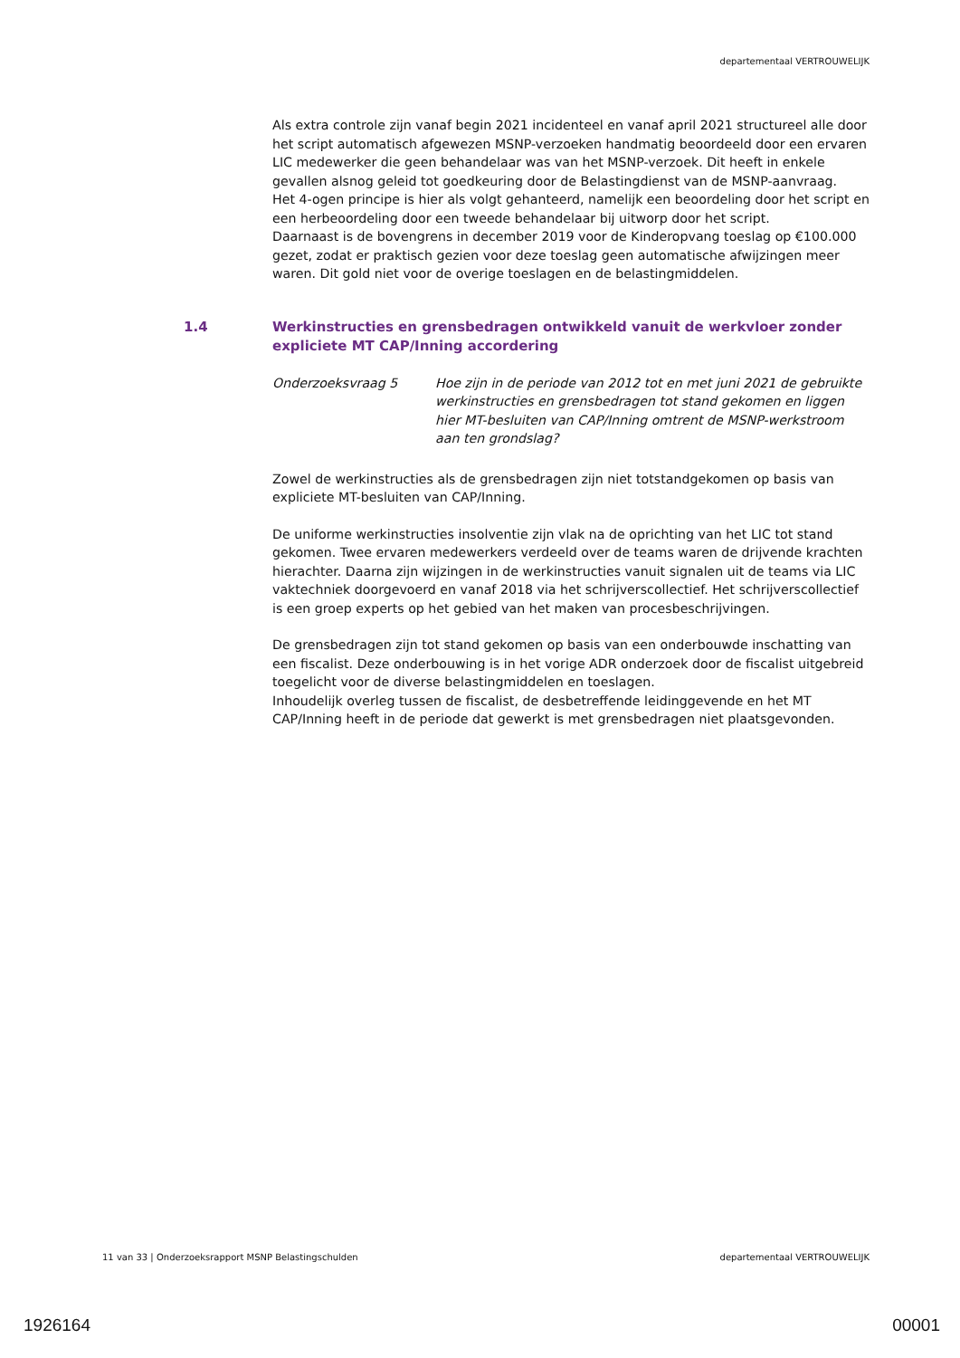departementaal VERTROUWELIJK
Als extra controle zijn vanaf begin 2021 incidenteel en vanaf april 2021 structureel alle door het script automatisch afgewezen MSNP-verzoeken handmatig beoordeeld door een ervaren LIC medewerker die geen behandelaar was van het MSNP-verzoek. Dit heeft in enkele gevallen alsnog geleid tot goedkeuring door de Belastingdienst van de MSNP-aanvraag.
Het 4-ogen principe is hier als volgt gehanteerd, namelijk een beoordeling door het script en een herbeoordeling door een tweede behandelaar bij uitworp door het script.
Daarnaast is de bovengrens in december 2019 voor de Kinderopvang toeslag op €100.000 gezet, zodat er praktisch gezien voor deze toeslag geen automatische afwijzingen meer waren. Dit gold niet voor de overige toeslagen en de belastingmiddelen.
1.4 Werkinstructies en grensbedragen ontwikkeld vanuit de werkvloer zonder expliciete MT CAP/Inning accordering
Onderzoeksvraag 5 Hoe zijn in de periode van 2012 tot en met juni 2021 de gebruikte werkinstructies en grensbedragen tot stand gekomen en liggen hier MT-besluiten van CAP/Inning omtrent de MSNP-werkstroom aan ten grondslag?
Zowel de werkinstructies als de grensbedragen zijn niet totstandgekomen op basis van expliciete MT-besluiten van CAP/Inning.
De uniforme werkinstructies insolventie zijn vlak na de oprichting van het LIC tot stand gekomen. Twee ervaren medewerkers verdeeld over de teams waren de drijvende krachten hierachter. Daarna zijn wijzingen in de werkinstructies vanuit signalen uit de teams via LIC vaktechniek doorgevoerd en vanaf 2018 via het schrijverscollectief. Het schrijverscollectief is een groep experts op het gebied van het maken van procesbeschrijvingen.
De grensbedragen zijn tot stand gekomen op basis van een onderbouwde inschatting van een fiscalist. Deze onderbouwing is in het vorige ADR onderzoek door de fiscalist uitgebreid toegelicht voor de diverse belastingmiddelen en toeslagen.
Inhoudelijk overleg tussen de fiscalist, de desbetreffende leidinggevende en het MT CAP/Inning heeft in de periode dat gewerkt is met grensbedragen niet plaatsgevonden.
11 van 33 | Onderzoeksrapport MSNP Belastingschulden departementaal VERTROUWELIJK
1926164 00001